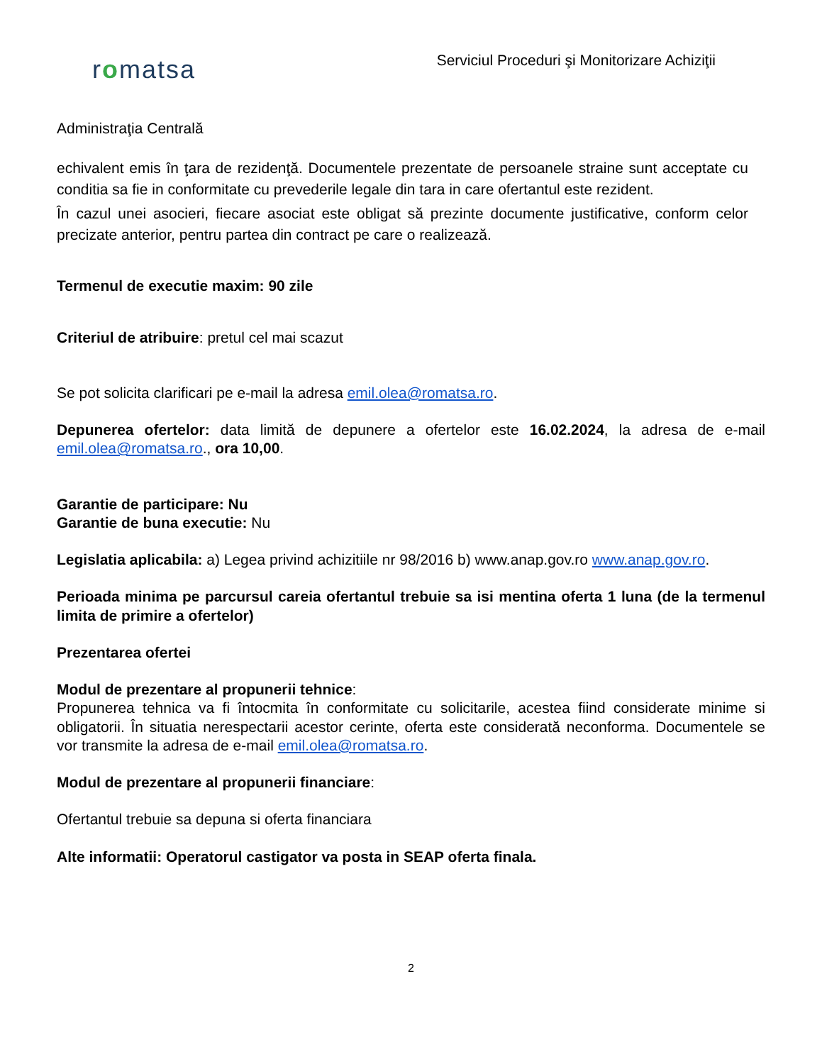romatsa
Serviciul Proceduri şi Monitorizare Achiziţii
Administraţia Centrală
echivalent emis în ţara de rezidenţă. Documentele prezentate de persoanele straine sunt acceptate cu conditia sa fie in conformitate cu prevederile legale din tara in care ofertantul este rezident.
În cazul unei asocieri, fiecare asociat este obligat să prezinte documente justificative, conform celor precizate anterior, pentru partea din contract pe care o realizează.
Termenul de executie maxim: 90 zile
Criteriul de atribuire: pretul cel mai scazut
Se pot solicita clarificari pe e-mail la adresa emil.olea@romatsa.ro.
Depunerea ofertelor: data limită de depunere a ofertelor este 16.02.2024, la adresa de e-mail emil.olea@romatsa.ro., ora 10,00.
Garantie de participare: Nu
Garantie de buna executie: Nu
Legislatia aplicabila: a) Legea privind achizitiile nr 98/2016 b) www.anap.gov.ro www.anap.gov.ro.
Perioada minima pe parcursul careia ofertantul trebuie sa isi mentina oferta 1 luna (de la termenul limita de primire a ofertelor)
Prezentarea ofertei
Modul de prezentare al propunerii tehnice:
Propunerea tehnica va fi întocmita în conformitate cu solicitarile, acestea fiind considerate minime si obligatorii. În situatia nerespectarii acestor cerinte, oferta este considerată neconforma. Documentele se vor transmite la adresa de e-mail emil.olea@romatsa.ro.
Modul de prezentare al propunerii financiare:
Ofertantul trebuie sa depuna si oferta financiara
Alte informatii: Operatorul castigator va posta in SEAP oferta finala.
2